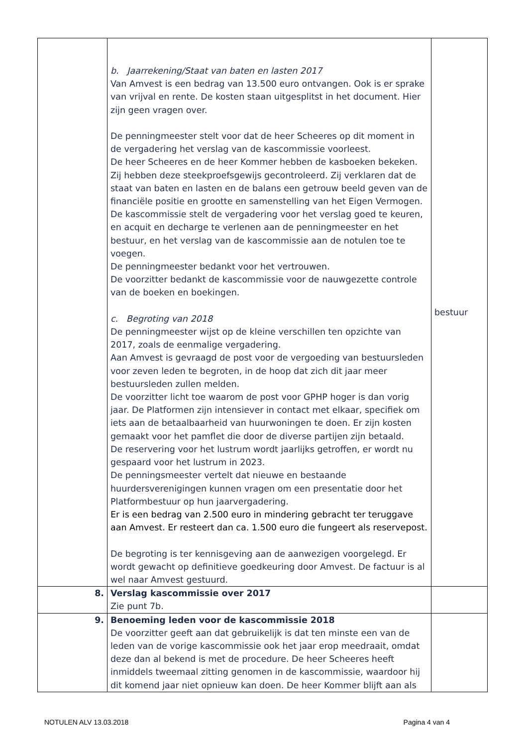| | b. Jaarrekening/Staat van baten en lasten 2017 Van Amvest is een bedrag van 13.500 euro ontvangen. Ook is er sprake van vrijval en rente. De kosten staan uitgesplitst in het document. Hier zijn geen vragen over. De penningmeester stelt voor dat de heer Scheeres op dit moment in de vergadering het verslag van de kascommissie voorleest. De heer Scheeres en de heer Kommer hebben de kasboeken bekeken. Zij hebben deze steekproefsgewijs gecontroleerd. Zij verklaren dat de staat van baten en lasten en de balans een getrouw beeld geven van de financiële positie en grootte en samenstelling van het Eigen Vermogen. De kascommissie stelt de vergadering voor het verslag goed te keuren, en acquit en decharge te verlenen aan de penningmeester en het bestuur, en het verslag van de kascommissie aan de notulen toe te voegen. De penningmeester bedankt voor het vertrouwen. De voorzitter bedankt de kascommissie voor de nauwgezette controle van de boeken en boekingen. c. Begroting van 2018 De penningmeester wijst op de kleine verschillen ten opzichte van 2017, zoals de eenmalige vergadering. Aan Amvest is gevraagd de post voor de vergoeding van bestuursleden voor zeven leden te begroten, in de hoop dat zich dit jaar meer bestuursleden zullen melden. De voorzitter licht toe waarom de post voor GPHP hoger is dan vorig jaar. De Platformen zijn intensiever in contact met elkaar, specifiek om iets aan de betaalbaarheid van huurwoningen te doen. Er zijn kosten gemaakt voor het pamflet die door de diverse partijen zijn betaald. De reservering voor het lustrum wordt jaarlijks getroffen, er wordt nu gespaard voor het lustrum in 2023. De penningsmeester vertelt dat nieuwe en bestaande huurdersverenigingen kunnen vragen om een presentatie door het Platformbestuur op hun jaarvergadering. Er is een bedrag van 2.500 euro in mindering gebracht ter teruggave aan Amvest. Er resteert dan ca. 1.500 euro die fungeert als reservepost. De begroting is ter kennisgeving aan de aanwezigen voorgelegd. Er wordt gewacht op definitieve goedkeuring door Amvest. De factuur is al wel naar Amvest gestuurd. | bestuur |
| 8. | Verslag kascommissie over 2017 Zie punt 7b. | |
| 9. | Benoeming leden voor de kascommissie 2018 De voorzitter geeft aan dat gebruikelijk is dat ten minste een van de leden van de vorige kascommissie ook het jaar erop meedraait, omdat deze dan al bekend is met de procedure. De heer Scheeres heeft inmiddels tweemaal zitting genomen in de kascommissie, waardoor hij dit komend jaar niet opnieuw kan doen. De heer Kommer blijft aan als | |
NOTULEN ALV 13.03.2018 Pagina 4 van 4